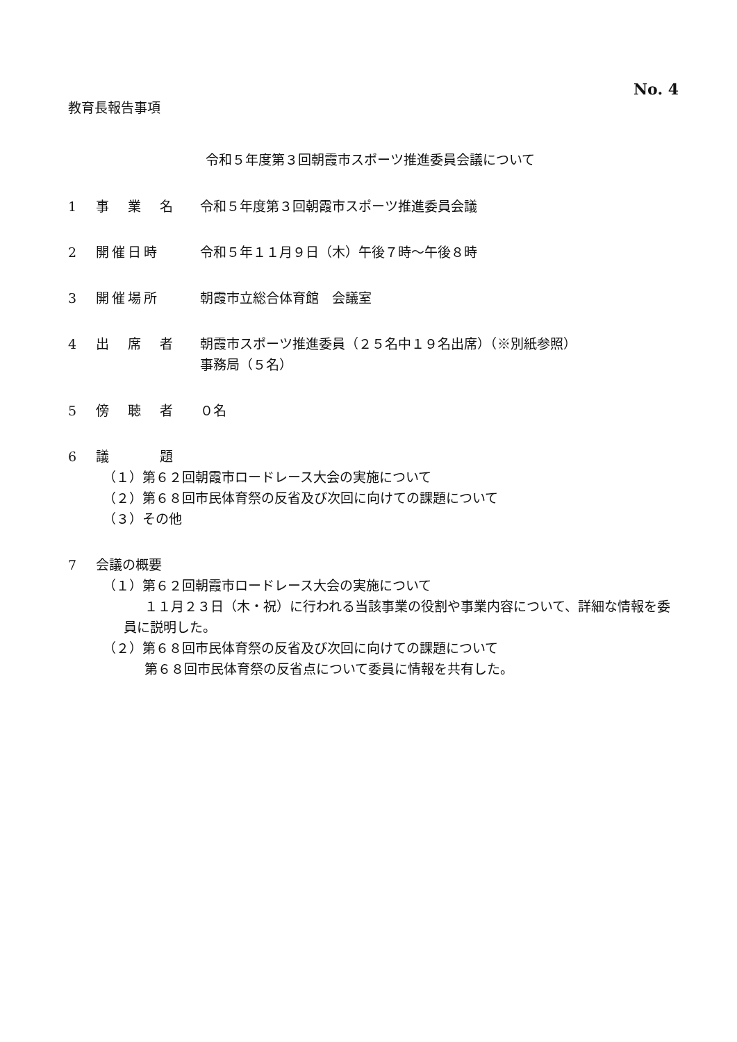No. 4
教育長報告事項
令和５年度第３回朝霞市スポーツ推進委員会議について
1 事　業　名 令和５年度第３回朝霞市スポーツ推進委員会議
2 開催日時 令和５年１１月９日（木）午後７時～午後８時
3 開催場所 朝霞市立総合体育館　会議室
4 出　席　者 朝霞市スポーツ推進委員（２５名中１９名出席）（※別紙参照）
事務局（５名）
5 傍　聴　者 ０名
6 議　　　題
（１）第６２回朝霞市ロードレース大会の実施について
（２）第６８回市民体育祭の反省及び次回に向けての課題について
（３）その他
7 会議の概要
（１）第６２回朝霞市ロードレース大会の実施について
１１月２３日（木・祝）に行われる当該事業の役割や事業内容について、詳細な情報を委員に説明した。
（２）第６８回市民体育祭の反省及び次回に向けての課題について
第６８回市民体育祭の反省点について委員に情報を共有した。